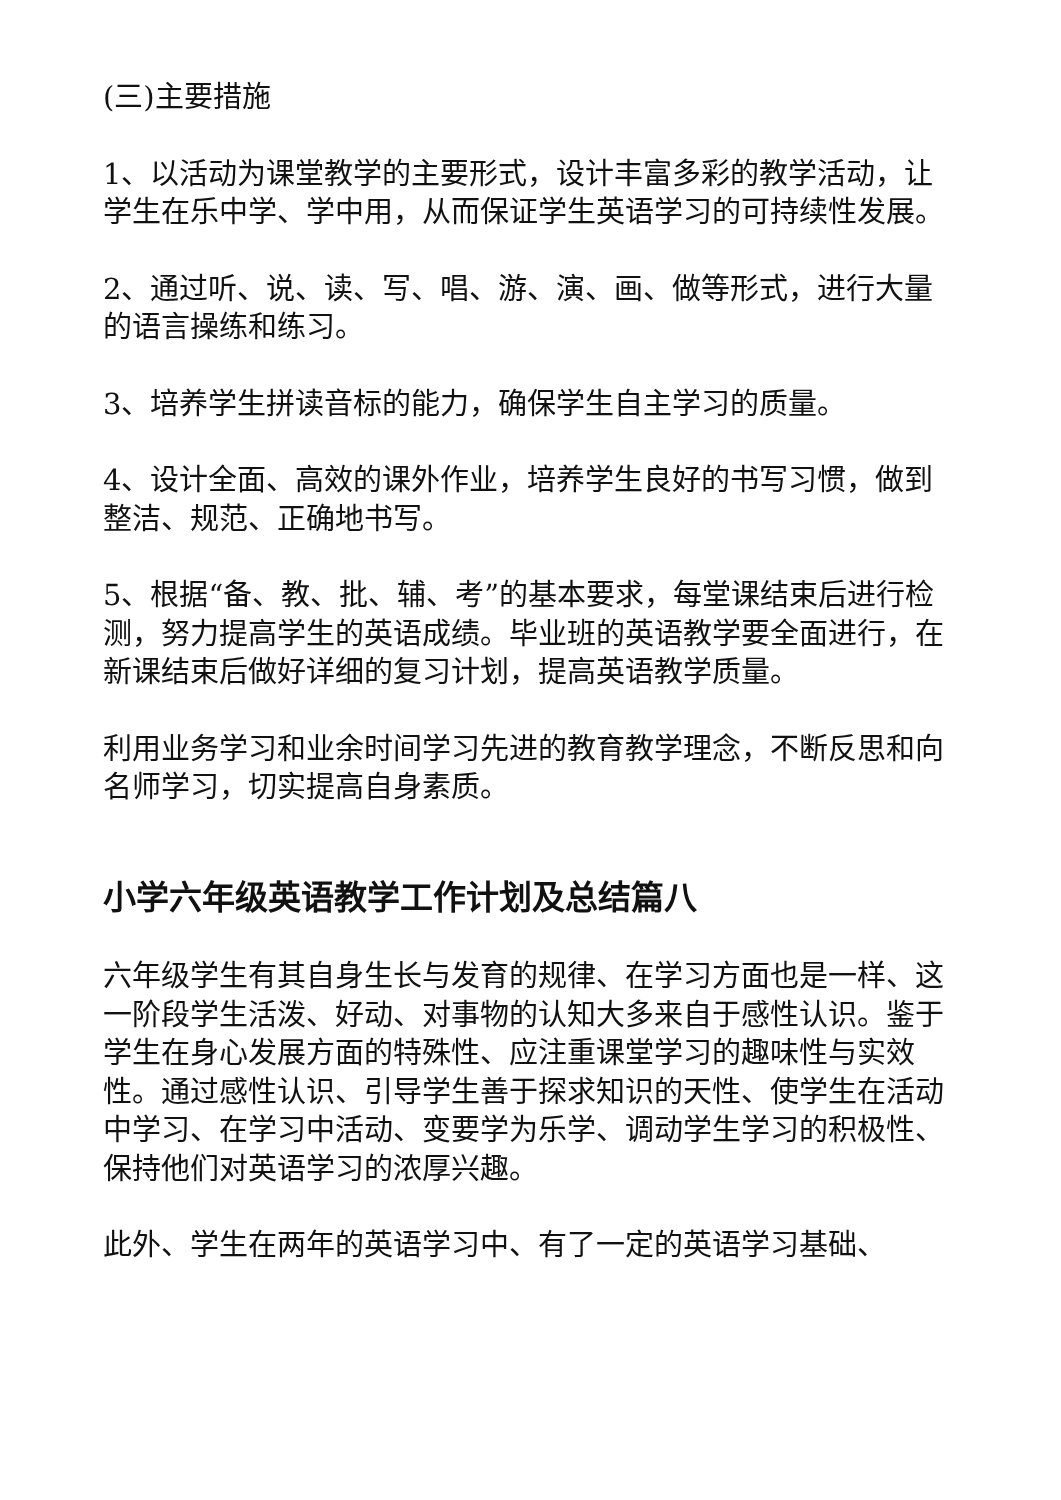(三)主要措施
1、以活动为课堂教学的主要形式，设计丰富多彩的教学活动，让学生在乐中学、学中用，从而保证学生英语学习的可持续性发展。
2、通过听、说、读、写、唱、游、演、画、做等形式，进行大量的语言操练和练习。
3、培养学生拼读音标的能力，确保学生自主学习的质量。
4、设计全面、高效的课外作业，培养学生良好的书写习惯，做到整洁、规范、正确地书写。
5、根据“备、教、批、辅、考”的基本要求，每堂课结束后进行检测，努力提高学生的英语成绩。毕业班的英语教学要全面进行，在新课结束后做好详细的复习计划，提高英语教学质量。
利用业务学习和业余时间学习先进的教育教学理念，不断反思和向名师学习，切实提高自身素质。
小学六年级英语教学工作计划及总结篇八
六年级学生有其自身生长与发育的规律、在学习方面也是一样、这一阶段学生活泼、好动、对事物的认知大多来自于感性认识。鉴于学生在身心发展方面的特殊性、应注重课堂学习的趣味性与实效性。通过感性认识、引导学生善于探求知识的天性、使学生在活动中学习、在学习中活动、变要学为乐学、调动学生学习的积极性、保持他们对英语学习的浓厚兴趣。
此外、学生在两年的英语学习中、有了一定的英语学习基础、